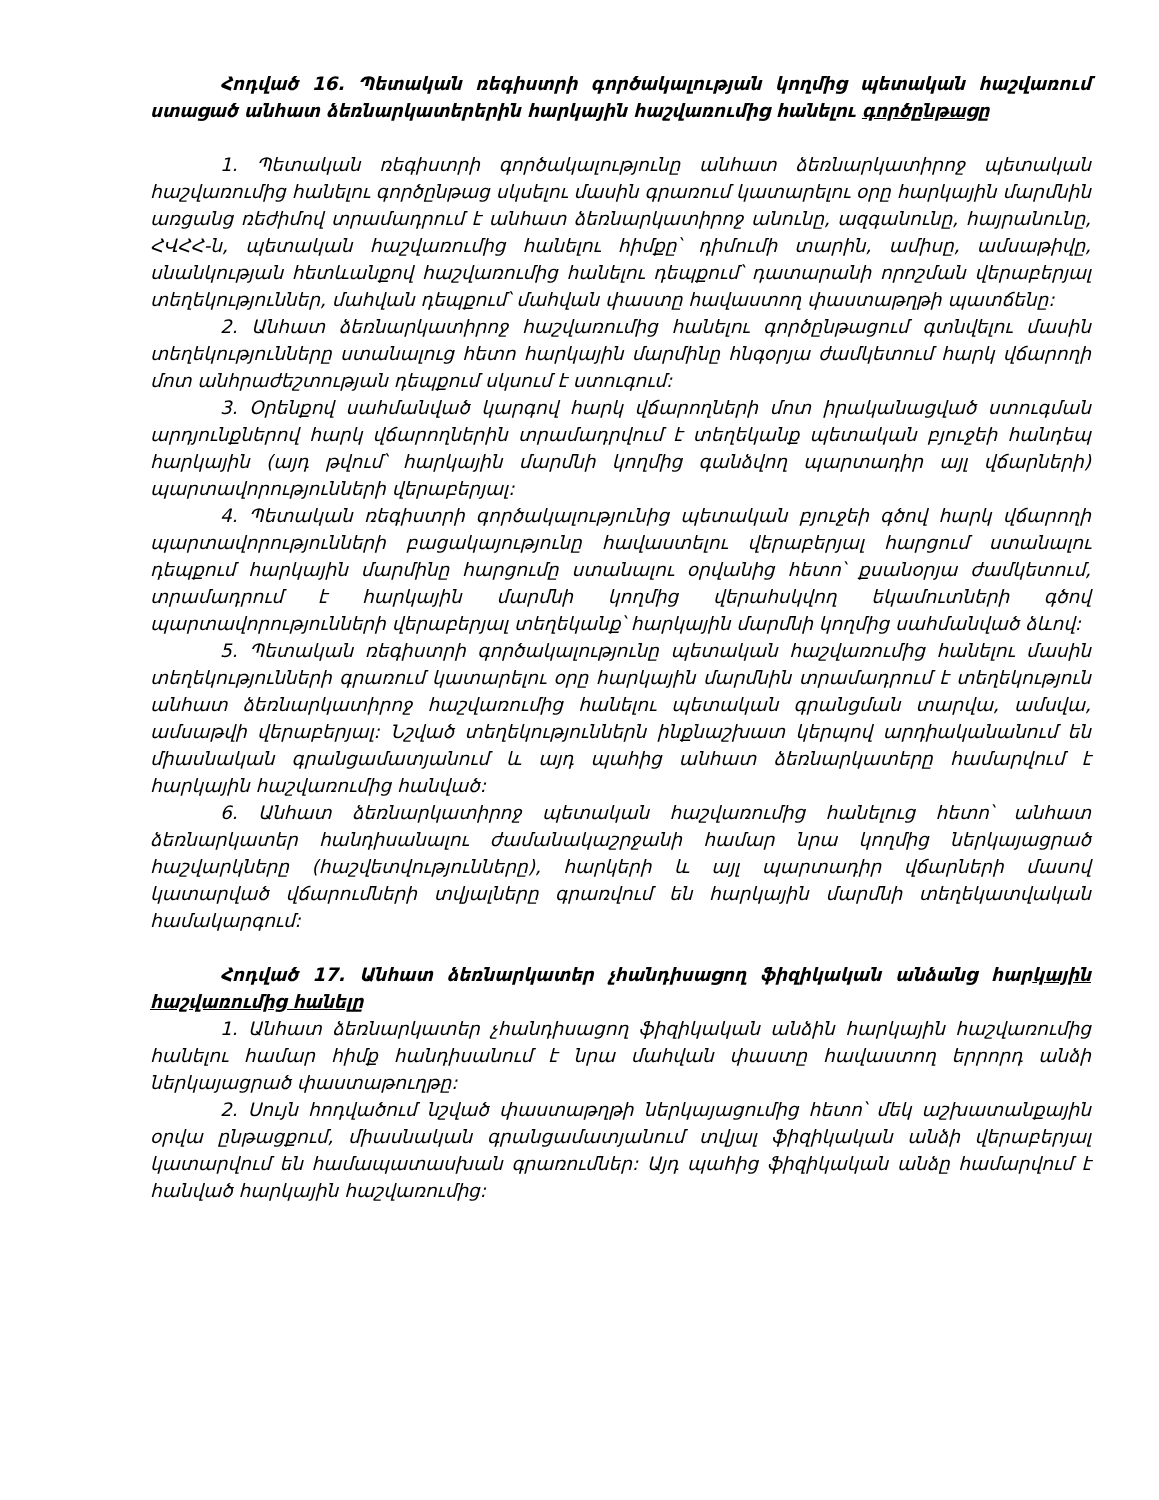Հոդված 16. Պետական ռեգիստրի գործակալության կողմից պետական հաշ­վառում ստացած անհատ ձեռնարկատերերին հարկային հաշվառումից հանելու գործընթացը
1. Պետական ռեգիստրի գործակալությունը անհատ ձեռնարկատիրոջ պետական հաշվառումից հանելու գործընթաց սկսելու մասին գրառում կատարելու օրը հարկային մարմնին առցանց ռեժիմով տրամադրում է անհատ ձեռնարկատիրոջ անունը, ազ­գանունը, հայրանունը, ՀՎՀՀ-ն, պետական հաշվառումից հանելու հիմքը՝ դիմումի տարին, ամիսը, ամսաթիվը, սնանկության հետևանքով հաշվառումից հանելու դեպքում՝ դատա­րանի որոշման վերաբերյալ տեղեկություններ, մահվան դեպքում՝ մահվան փաստը հավաստող փաստաթղթի պատճենը:
2. Անհատ ձեռնարկատիրոջ հաշվառումից հանելու գործընթացում գտնվելու մասին տեղեկությունները ստանալուց հետո հարկային մարմինը հնգօրյա ժամկետում հարկ վճարողի մոտ անհրաժեշտության դեպքում սկսում է ստուգում:
3. Օրենքով սահմանված կարգով հարկ վճարողների մոտ իրականացված ստուգ­ման արդյունքներով հարկ վճարողներին տրամադրվում է տեղեկանք պետական բյուջեի հանդեպ հարկային (այդ թվում՝ հարկային մարմնի կողմից գանձվող պարտադիր այլ վճարների) պարտավորությունների վերաբերյալ:
4. Պետական ռեգիստրի գործակալությունից պետական բյուջեի գծով հարկ վճարողի պարտավորությունների բացակայությունը հավաստելու վերաբերյալ հարցում ստանալու դեպքում հարկային մարմինը հարցումը ստանալու օրվանից հետո՝ քսանօրյա ժամկետում, տրամադրում է հարկային մարմնի կողմից վերահսկվող եկամուտների գծով պարտավորությունների վերաբերյալ տեղեկանք՝ հարկային մարմնի կողմից սահմանված ձևով:
5. Պետական ռեգիստրի գործակալությունը պետական հաշվառումից հանելու մասին տեղեկությունների գրառում կատարելու օրը հարկային մարմնին տրամադրում է տեղեկություն անհատ ձեռնարկատիրոջ հաշվառումից հանելու պետական գրանցման տարվա, ամսվա, ամսաթվի վերաբերյալ: Նշված տեղեկություններն ինքնաշխատ կերպով արդիականանում են միասնական գրանցամատյանում և այդ պահից անհատ ձեռնար­կատերը համարվում է հարկային հաշվառումից հանված:
6. Անհատ ձեռնարկատիրոջ պետական հաշվառումից հանելուց հետո՝ անհատ ձեռնարկատեր հանդիսանալու ժամանակաշրջանի համար նրա կողմից ներկայացրած հաշվարկները (հաշվետվությունները), հարկերի և այլ պարտադիր վճարների մասով կատարված վճարումների տվյալները գրառվում են հարկային մարմնի տեղեկատվական համակարգում:
Հոդված 17. Անհատ ձեռնարկատեր չհանդիսացող ֆիզիկական անձանց հար­կային հաշվառումից հանելը
1. Անհատ ձեռնարկատեր չհանդիսացող ֆիզիկական անձին հարկային հաշվառու­մից հանելու համար հիմք հանդիսանում է նրա մահվան փաստը հավաստող երրորդ անձի ներկայացրած փաստաթուղթը:
2. Սույն հոդվածում նշված փաստաթղթի ներկայացումից հետո՝ մեկ աշխատան­քային օրվա ընթացքում, միասնական գրանցամատյանում տվյալ ֆիզիկական անձի վերա­բերյալ կատարվում են համապատասխան գրառումներ: Այդ պահից ֆիզիկական անձը համարվում է հանված հարկային հաշվառումից: